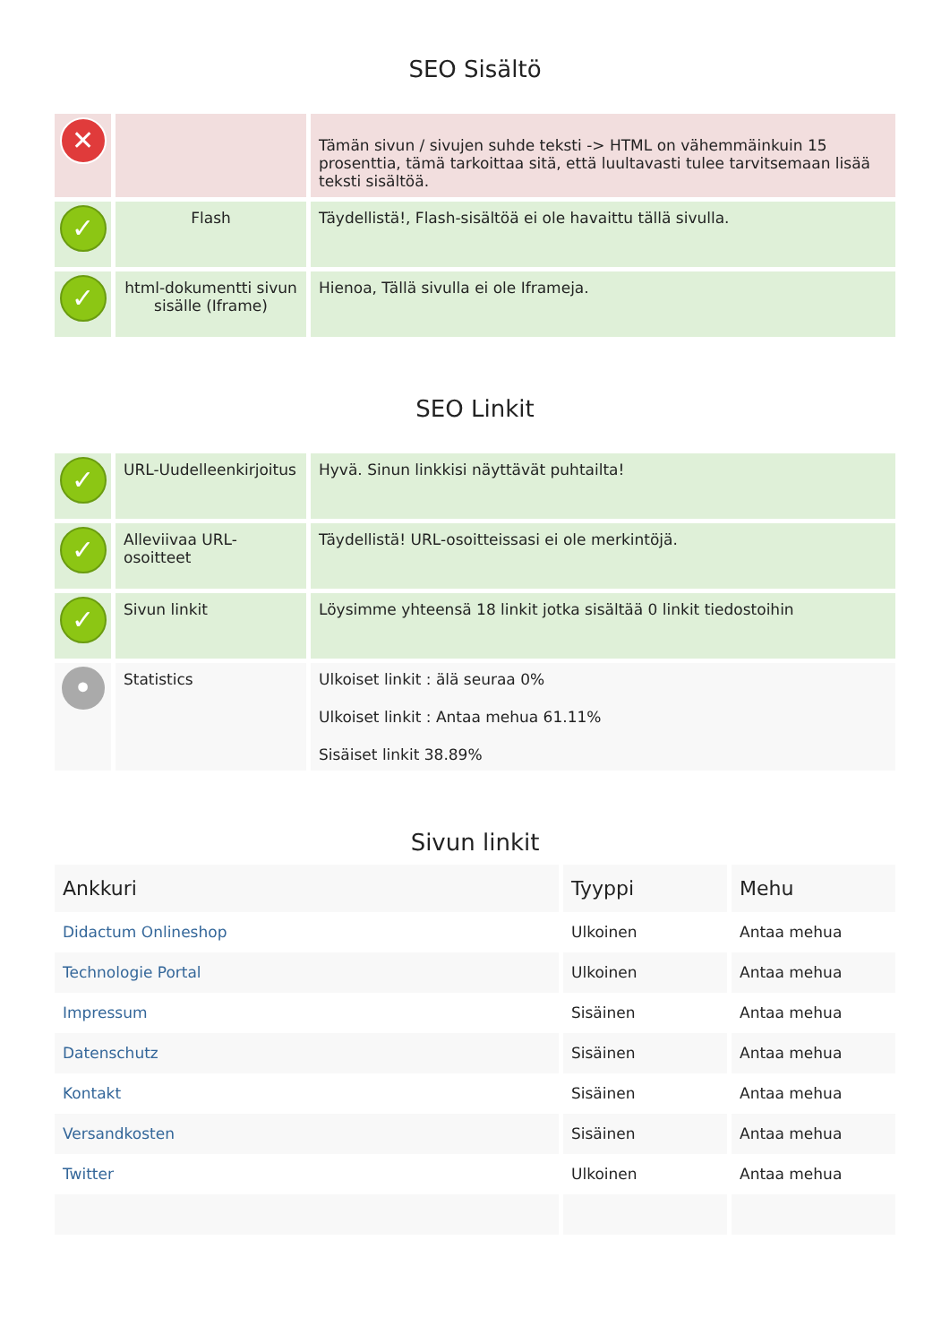SEO Sisältö
| ✕ | | Tämän sivun / sivujen suhde teksti -> HTML on vähemmäinkuin 15 prosenttia, tämä tarkoittaa sitä, että luultavasti tulee tarvitsemaan lisää teksti sisältöä. |
| ✓ | Flash | Täydellistä!, Flash-sisältöä ei ole havaittu tällä sivulla. |
| ✓ | html-dokumentti sivun sisälle (Iframe) | Hienoa, Tällä sivulla ei ole Iframeja. |
SEO Linkit
| ✓ | URL-Uudelleenkirjoitus | Hyvä. Sinun linkkisi näyttävät puhtailta! |
| ✓ | Alleviivaa URL-osoitteet | Täydellistä! URL-osoitteissasi ei ole merkintöjä. |
| ✓ | Sivun linkit | Löysimme yhteensä 18 linkit jotka sisältää 0 linkit tiedostoihin |
| • | Statistics | Ulkoiset linkit : älä seuraa 0% Ulkoiset linkit : Antaa mehua 61.11% Sisäiset linkit 38.89% |
Sivun linkit
| Ankkuri | Tyyppi | Mehu |
| --- | --- | --- |
| Didactum Onlineshop | Ulkoinen | Antaa mehua |
| Technologie Portal | Ulkoinen | Antaa mehua |
| Impressum | Sisäinen | Antaa mehua |
| Datenschutz | Sisäinen | Antaa mehua |
| Kontakt | Sisäinen | Antaa mehua |
| Versandkosten | Sisäinen | Antaa mehua |
| Twitter | Ulkoinen | Antaa mehua |